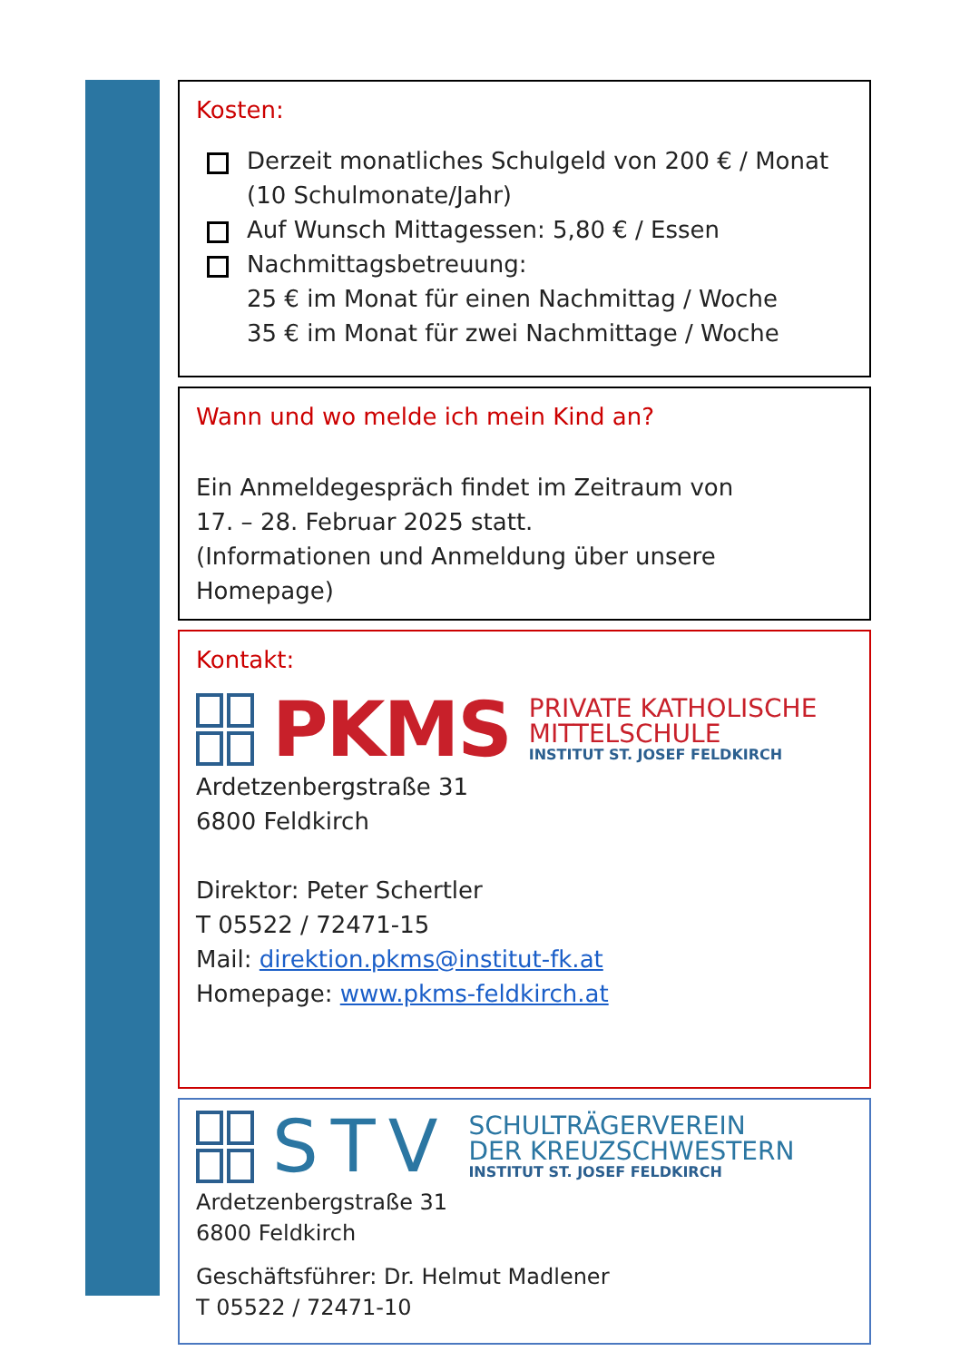Kosten:
Derzeit monatliches Schulgeld von 200 € / Monat
(10 Schulmonate/Jahr)
Auf Wunsch Mittagessen: 5,80 € / Essen
Nachmittagsbetreuung:
25 € im Monat für einen Nachmittag / Woche
35 € im Monat für zwei Nachmittage / Woche
Wann und wo melde ich mein Kind an?
Ein Anmeldegespräch findet im Zeitraum von
17. – 28. Februar 2025 statt.
(Informationen und Anmeldung über unsere Homepage)
Kontakt:
PKMS
PRIVATE KATHOLISCHE
MITTELSCHULE
INSTITUT ST. JOSEF FELDKIRCH
Ardetzenbergstraße 31
6800 Feldkirch
Direktor: Peter Schertler
T 05522 / 72471-15
Mail: direktion.pkms@institut-fk.at
Homepage: www.pkms-feldkirch.at
STV
SCHULTRÄGERVEREIN
DER KREUZSCHWESTERN
INSTITUT ST. JOSEF FELDKIRCH
Ardetzenbergstraße 31
6800 Feldkirch
Geschäftsführer: Dr. Helmut Madlener
T 05522 / 72471-10